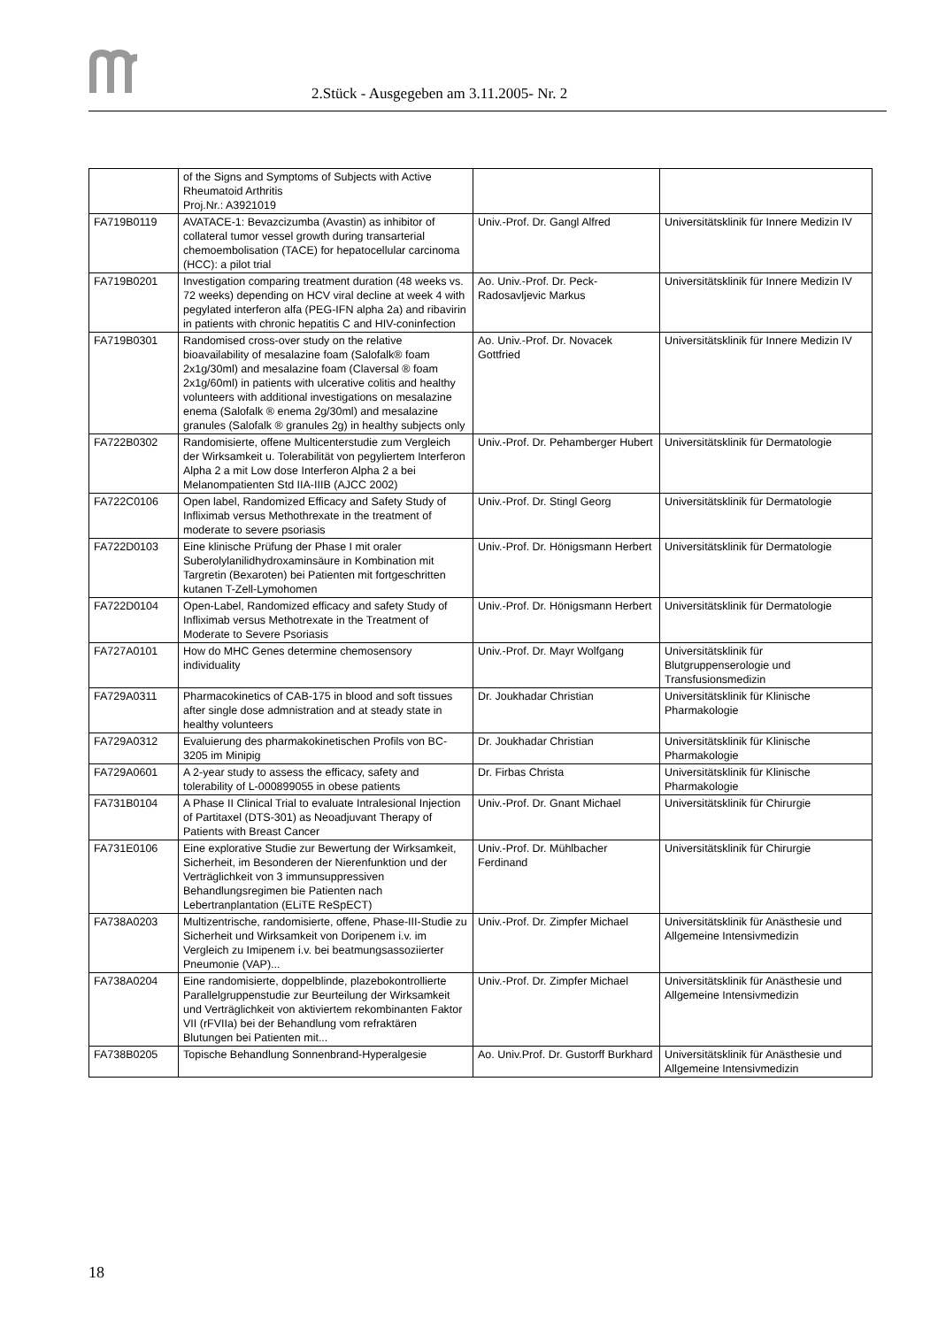2.Stück - Ausgegeben am 3.11.2005- Nr. 2
| | of the Signs and Symptoms of Subjects with Active Rheumatoid Arthritis Proj.Nr.: A3921019 | | |
| FA719B0119 | AVATACE-1: Bevazcizumba (Avastin) as inhibitor of collateral tumor vessel growth during transarterial chemoembolisation (TACE) for hepatocellular carcinoma (HCC): a pilot trial | Univ.-Prof. Dr. Gangl Alfred | Universitätsklinik für Innere Medizin IV |
| FA719B0201 | Investigation comparing treatment duration (48 weeks vs. 72 weeks) depending on HCV viral decline at week 4 with pegylated interferon alfa (PEG-IFN alpha 2a) and ribavirin in patients with chronic hepatitis C and HIV-coninfection | Ao. Univ.-Prof. Dr. Peck-Radosavljevic Markus | Universitätsklinik für Innere Medizin IV |
| FA719B0301 | Randomised cross-over study on the relative bioavailability of mesalazine foam (Salofalk® foam 2x1g/30ml) and mesalazine foam (Claversal ® foam 2x1g/60ml) in patients with ulcerative colitis and healthy volunteers with additional investigations on mesalazine enema (Salofalk ® enema 2g/30ml) and mesalazine granules (Salofalk ® granules 2g) in healthy subjects only | Ao. Univ.-Prof. Dr. Novacek Gottfried | Universitätsklinik für Innere Medizin IV |
| FA722B0302 | Randomisierte, offene Multicenterstudie zum Vergleich der Wirksamkeit u. Tolerabilität von pegyliertem Interferon Alpha 2 a mit Low dose Interferon Alpha 2 a bei Melanompatienten Std IIA-IIIB (AJCC 2002) | Univ.-Prof. Dr. Pehamberger Hubert | Universitätsklinik für Dermatologie |
| FA722C0106 | Open label, Randomized Efficacy and Safety Study of Infliximab versus Methothrexate in the treatment of moderate to severe psoriasis | Univ.-Prof. Dr. Stingl Georg | Universitätsklinik für Dermatologie |
| FA722D0103 | Eine klinische Prüfung der Phase I mit oraler Suberolylanilidhydroxaminsäure in Kombination mit Targretin (Bexaroten) bei Patienten mit fortgeschritten kutanen T-Zell-Lymohomen | Univ.-Prof. Dr. Hönigsmann Herbert | Universitätsklinik für Dermatologie |
| FA722D0104 | Open-Label, Randomized efficacy and safety Study of Infliximab versus Methotrexate in the Treatment of Moderate to Severe Psoriasis | Univ.-Prof. Dr. Hönigsmann Herbert | Universitätsklinik für Dermatologie |
| FA727A0101 | How do MHC Genes determine chemosensory individuality | Univ.-Prof. Dr. Mayr Wolfgang | Universitätsklinik für Blutgruppenserologie und Transfusionsmedizin |
| FA729A0311 | Pharmacokinetics of CAB-175 in blood and soft tissues after single dose admnistration and at steady state in healthy volunteers | Dr. Joukhadar Christian | Universitätsklinik für Klinische Pharmakologie |
| FA729A0312 | Evaluierung des pharmakokinetischen Profils von BC-3205 im Minipig | Dr. Joukhadar Christian | Universitätsklinik für Klinische Pharmakologie |
| FA729A0601 | A 2-year study to assess the efficacy, safety and tolerability of L-000899055 in obese patients | Dr. Firbas Christa | Universitätsklinik für Klinische Pharmakologie |
| FA731B0104 | A Phase II Clinical Trial to evaluate Intralesional Injection of Partitaxel (DTS-301) as Neoadjuvant Therapy of Patients with Breast Cancer | Univ.-Prof. Dr. Gnant Michael | Universitätsklinik für Chirurgie |
| FA731E0106 | Eine explorative Studie zur Bewertung der Wirksamkeit, Sicherheit, im Besonderen der Nierenfunktion und der Verträglichkeit von 3 immunsuppressiven Behandlungsregimen bie Patienten nach Lebertranplantation (ELiTE ReSpECT) | Univ.-Prof. Dr. Mühlbacher Ferdinand | Universitätsklinik für Chirurgie |
| FA738A0203 | Multizentrische, randomisierte, offene, Phase-III-Studie zu Sicherheit und Wirksamkeit von Doripenem i.v. im Vergleich zu Imipenem i.v. bei beatmungsassoziierter Pneumonie (VAP)... | Univ.-Prof. Dr. Zimpfer Michael | Universitätsklinik für Anästhesie und Allgemeine Intensivmedizin |
| FA738A0204 | Eine randomisierte, doppelblinde, plazebokontrollierte Parallelgruppenstudie zur Beurteilung der Wirksamkeit und Verträglichkeit von aktiviertem rekombinanten Faktor VII (rFVIIa) bei der Behandlung vom refraktären Blutungen bei Patienten mit... | Univ.-Prof. Dr. Zimpfer Michael | Universitätsklinik für Anästhesie und Allgemeine Intensivmedizin |
| FA738B0205 | Topische Behandlung Sonnenbrand-Hyperalgesie | Ao. Univ.Prof. Dr. Gustorff Burkhard | Universitätsklinik für Anästhesie und Allgemeine Intensivmedizin |
18